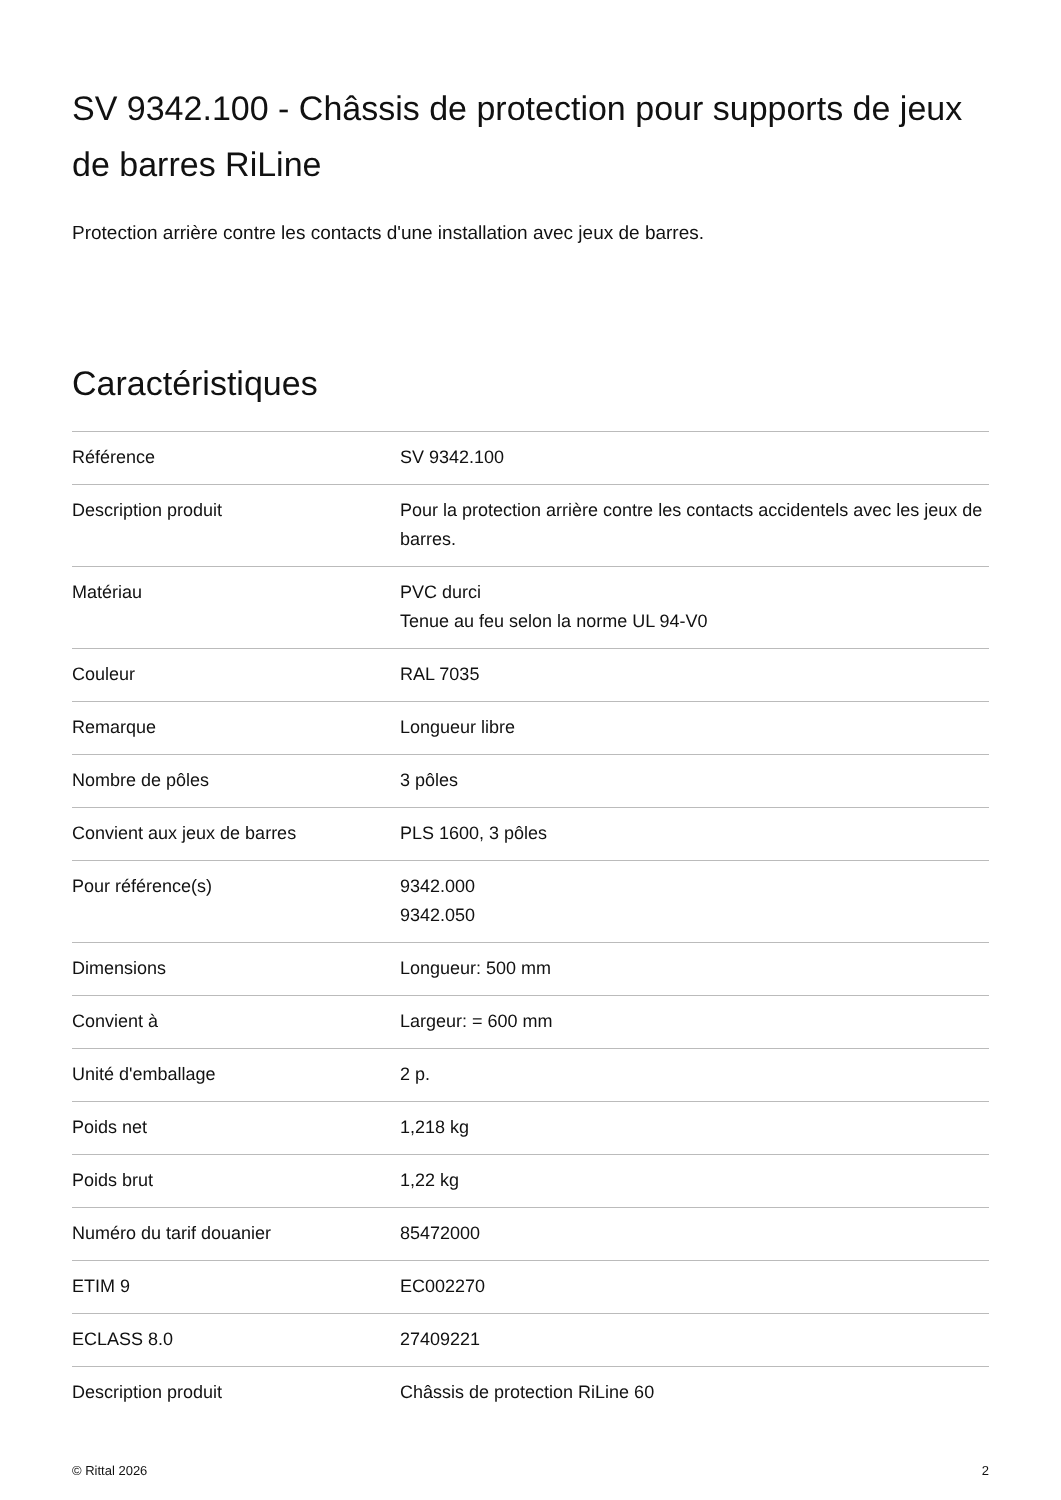SV 9342.100 - Châssis de protection pour supports de jeux de barres RiLine
Protection arrière contre les contacts d'une installation avec jeux de barres.
Caractéristiques
| Référence | SV 9342.100 |
| Description produit | Pour la protection arrière contre les contacts accidentels avec les jeux de barres. |
| Matériau | PVC durci Tenue au feu selon la norme UL 94-V0 |
| Couleur | RAL 7035 |
| Remarque | Longueur libre |
| Nombre de pôles | 3 pôles |
| Convient aux jeux de barres | PLS 1600, 3 pôles |
| Pour référence(s) | 9342.000 9342.050 |
| Dimensions | Longueur: 500 mm |
| Convient à | Largeur: = 600 mm |
| Unité d'emballage | 2 p. |
| Poids net | 1,218 kg |
| Poids brut | 1,22 kg |
| Numéro du tarif douanier | 85472000 |
| ETIM 9 | EC002270 |
| ECLASS 8.0 | 27409221 |
| Description produit | Châssis de protection RiLine 60 |
© Rittal 2026 2